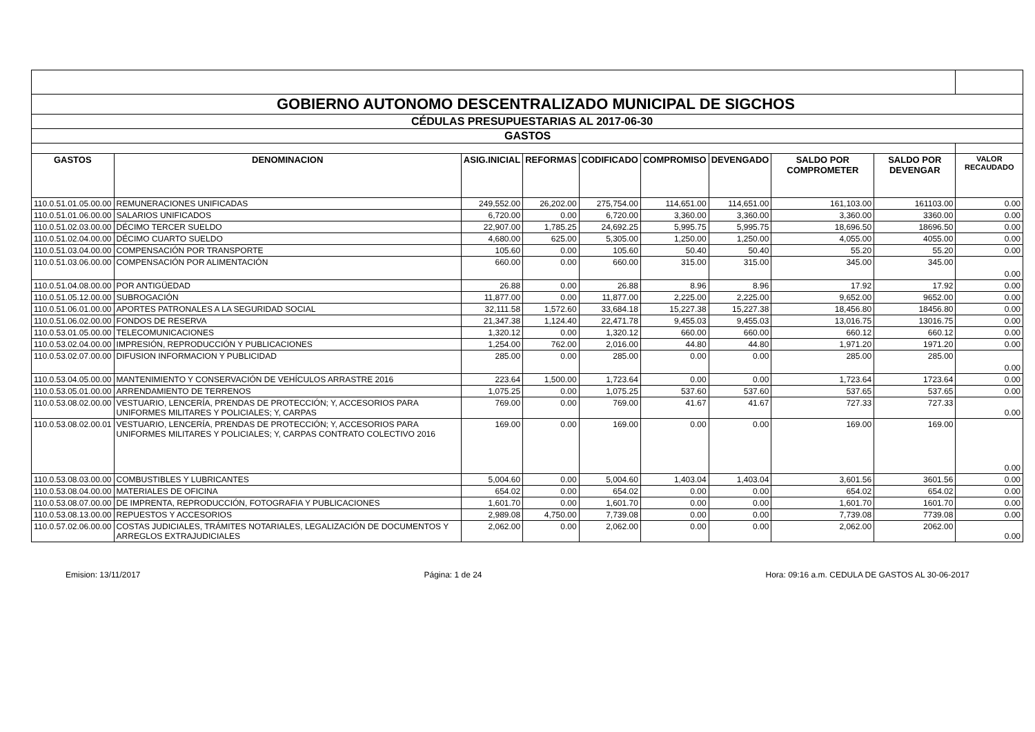| GOBIERNO AUTONOMO DESCENTRALIZADO MUNICIPAL DE SIGCHOS | | | | | | | | | |
| CÉDULAS PRESUPUESTARIAS AL 2017-06-30 | | | | | | | | | |
| GASTOS | | | | | | | | | |
| GASTOS | DENOMINACION | ASIG.INICIAL | REFORMAS | CODIFICADO | COMPROMISO | DEVENGADO | SALDO POR COMPROMETER | SALDO POR DEVENGAR | VALOR RECAUDADO |
| 110.0.51.01.05.00.00 | REMUNERACIONES UNIFICADAS | 249,552.00 | 26,202.00 | 275,754.00 | 114,651.00 | 114,651.00 | 161,103.00 | 161103.00 | 0.00 |
| 110.0.51.01.06.00.00 | SALARIOS UNIFICADOS | 6,720.00 | 0.00 | 6,720.00 | 3,360.00 | 3,360.00 | 3,360.00 | 3360.00 | 0.00 |
| 110.0.51.02.03.00.00 | DÉCIMO TERCER SUELDO | 22,907.00 | 1,785.25 | 24,692.25 | 5,995.75 | 5,995.75 | 18,696.50 | 18696.50 | 0.00 |
| 110.0.51.02.04.00.00 | DÉCIMO CUARTO SUELDO | 4,680.00 | 625.00 | 5,305.00 | 1,250.00 | 1,250.00 | 4,055.00 | 4055.00 | 0.00 |
| 110.0.51.03.04.00.00 | COMPENSACIÓN POR TRANSPORTE | 105.60 | 0.00 | 105.60 | 50.40 | 50.40 | 55.20 | 55.20 | 0.00 |
| 110.0.51.03.06.00.00 | COMPENSACIÓN POR ALIMENTACIÓN | 660.00 | 0.00 | 660.00 | 315.00 | 315.00 | 345.00 | 345.00 | 0.00 |
| 110.0.51.04.08.00.00 | POR ANTIGÜEDAD | 26.88 | 0.00 | 26.88 | 8.96 | 8.96 | 17.92 | 17.92 | 0.00 |
| 110.0.51.05.12.00.00 | SUBROGACIÓN | 11,877.00 | 0.00 | 11,877.00 | 2,225.00 | 2,225.00 | 9,652.00 | 9652.00 | 0.00 |
| 110.0.51.06.01.00.00 | APORTES PATRONALES A LA SEGURIDAD SOCIAL | 32,111.58 | 1,572.60 | 33,684.18 | 15,227.38 | 15,227.38 | 18,456.80 | 18456.80 | 0.00 |
| 110.0.51.06.02.00.00 | FONDOS DE RESERVA | 21,347.38 | 1,124.40 | 22,471.78 | 9,455.03 | 9,455.03 | 13,016.75 | 13016.75 | 0.00 |
| 110.0.53.01.05.00.00 | TELECOMUNICACIONES | 1,320.12 | 0.00 | 1,320.12 | 660.00 | 660.00 | 660.12 | 660.12 | 0.00 |
| 110.0.53.02.04.00.00 | IMPRESIÓN, REPRODUCCIÓN Y PUBLICACIONES | 1,254.00 | 762.00 | 2,016.00 | 44.80 | 44.80 | 1,971.20 | 1971.20 | 0.00 |
| 110.0.53.02.07.00.00 | DIFUSION INFORMACION Y PUBLICIDAD | 285.00 | 0.00 | 285.00 | 0.00 | 0.00 | 285.00 | 285.00 | 0.00 |
| 110.0.53.04.05.00.00 | MANTENIMIENTO Y CONSERVACIÓN DE VEHÍCULOS ARRASTRE 2016 | 223.64 | 1,500.00 | 1,723.64 | 0.00 | 0.00 | 1,723.64 | 1723.64 | 0.00 |
| 110.0.53.05.01.00.00 | ARRENDAMIENTO DE TERRENOS | 1,075.25 | 0.00 | 1,075.25 | 537.60 | 537.60 | 537.65 | 537.65 | 0.00 |
| 110.0.53.08.02.00.00 | VESTUARIO, LENCERÍA, PRENDAS DE PROTECCIÓN; Y, ACCESORIOS PARA UNIFORMES MILITARES Y POLICIALES; Y, CARPAS | 769.00 | 0.00 | 769.00 | 41.67 | 41.67 | 727.33 | 727.33 | 0.00 |
| 110.0.53.08.02.00.01 | VESTUARIO, LENCERÍA, PRENDAS DE PROTECCIÓN; Y, ACCESORIOS PARA UNIFORMES MILITARES Y POLICIALES; Y, CARPAS CONTRATO COLECTIVO 2016 | 169.00 | 0.00 | 169.00 | 0.00 | 0.00 | 169.00 | 169.00 | 0.00 |
| 110.0.53.08.03.00.00 | COMBUSTIBLES Y LUBRICANTES | 5,004.60 | 0.00 | 5,004.60 | 1,403.04 | 1,403.04 | 3,601.56 | 3601.56 | 0.00 |
| 110.0.53.08.04.00.00 | MATERIALES DE OFICINA | 654.02 | 0.00 | 654.02 | 0.00 | 0.00 | 654.02 | 654.02 | 0.00 |
| 110.0.53.08.07.00.00 | DE IMPRENTA, REPRODUCCIÓN, FOTOGRAFIA Y PUBLICACIONES | 1,601.70 | 0.00 | 1,601.70 | 0.00 | 0.00 | 1,601.70 | 1601.70 | 0.00 |
| 110.0.53.08.13.00.00 | REPUESTOS Y ACCESORIOS | 2,989.08 | 4,750.00 | 7,739.08 | 0.00 | 0.00 | 7,739.08 | 7739.08 | 0.00 |
| 110.0.57.02.06.00.00 | COSTAS JUDICIALES, TRÁMITES NOTARIALES, LEGALIZACIÓN DE DOCUMENTOS Y ARREGLOS EXTRAJUDICIALES | 2,062.00 | 0.00 | 2,062.00 | 0.00 | 0.00 | 2,062.00 | 2062.00 | 0.00 |
Emision: 13/11/2017 Página: 1 de 24 Hora: 09:16 a.m. CEDULA DE GASTOS AL 30-06-2017